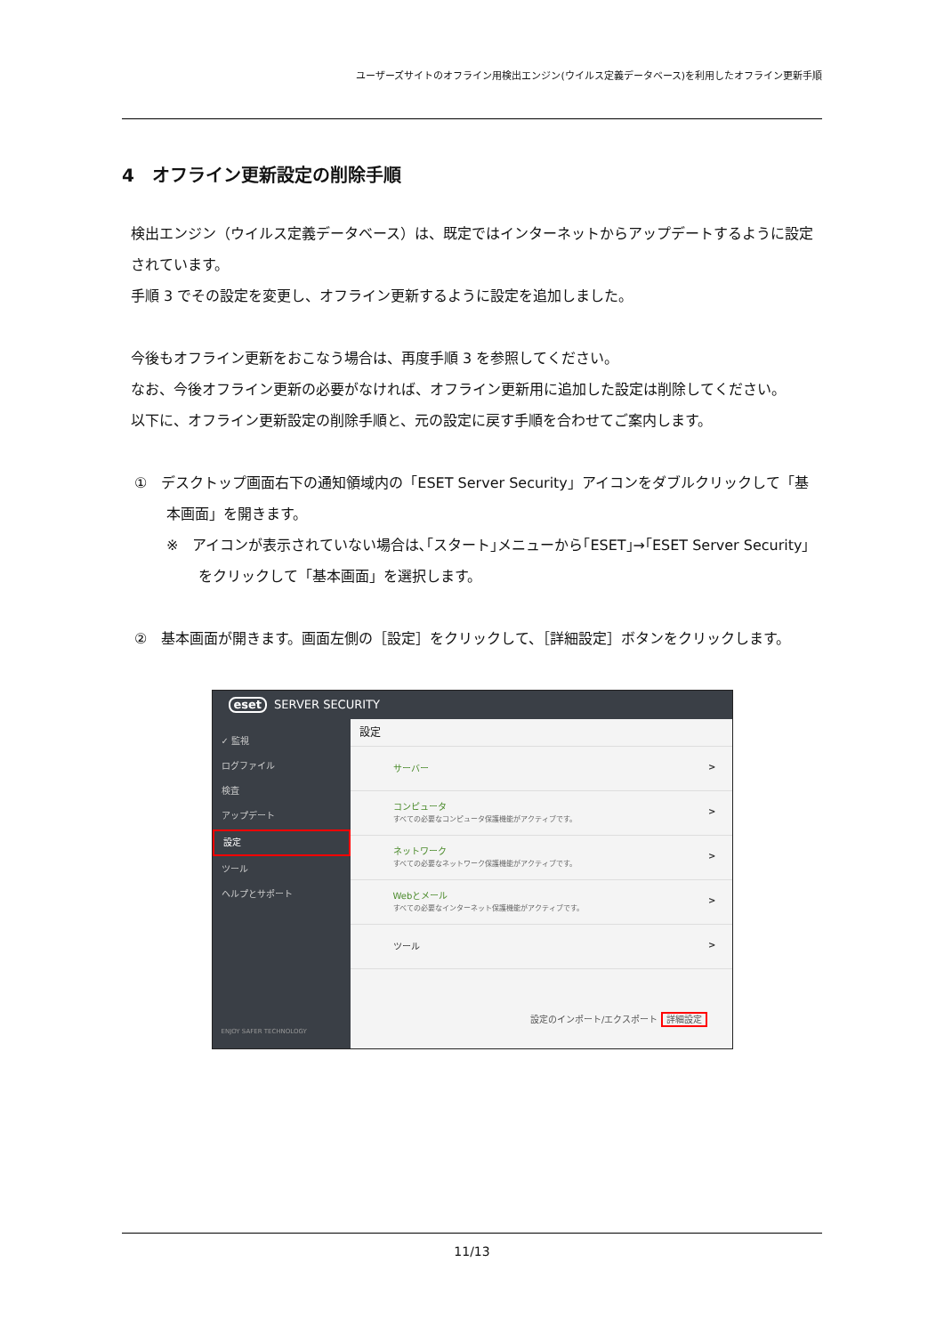ユーザーズサイトのオフライン用検出エンジン(ウイルス定義データベース)を利用したオフライン更新手順
4　オフライン更新設定の削除手順
検出エンジン（ウイルス定義データベース）は、既定ではインターネットからアップデートするように設定されています。
手順 3 でその設定を変更し、オフライン更新するように設定を追加しました。
今後もオフライン更新をおこなう場合は、再度手順 3 を参照してください。
なお、今後オフライン更新の必要がなければ、オフライン更新用に追加した設定は削除してください。
以下に、オフライン更新設定の削除手順と、元の設定に戻す手順を合わせてご案内します。
①　デスクトップ画面右下の通知領域内の「ESET Server Security」アイコンをダブルクリックして「基本画面」を開きます。
※　アイコンが表示されていない場合は､｢スタート｣メニューから｢ESET｣→｢ESET Server Security」をクリックして「基本画面」を選択します。
②　基本画面が開きます。画面左側の［設定］をクリックして、［詳細設定］ボタンをクリックします。
eset SERVER SECURITY
✓ 監視
ログファイル
検査
アップデート
設定
ツール
ヘルプとサポート
ENJOY SAFER TECHNOLOGY
設定
サーバー
コンピュータ
すべての必要なコンピュータ保護機能がアクティブです。
ネットワーク
すべての必要なネットワーク保護機能がアクティブです。
Webとメール
すべての必要なインターネット保護機能がアクティブです。
ツール
設定のインポート/エクスポート 詳細設定
11/13